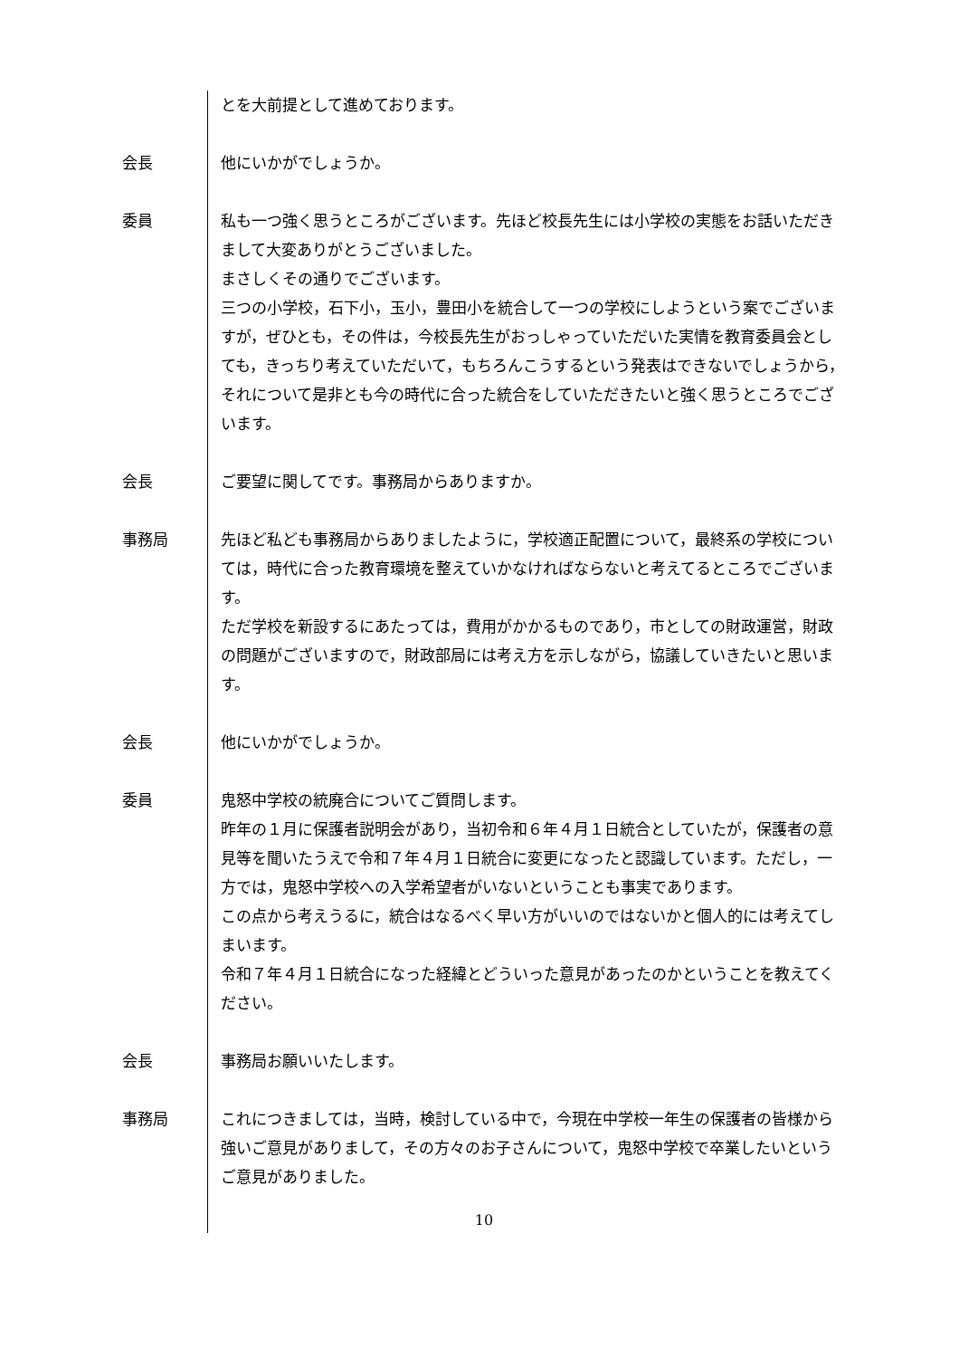とを大前提として進めております。
会長 他にいかがでしょうか。
委員 私も一つ強く思うところがございます。先ほど校長先生には小学校の実態をお話いただきまして大変ありがとうございました。
まさしくその通りでございます。
三つの小学校，石下小，玉小，豊田小を統合して一つの学校にしようという案でございますが，ぜひとも，その件は，今校長先生がおっしゃっていただいた実情を教育委員会としても，きっちり考えていただいて，もちろんこうするという発表はできないでしょうから，それについて是非とも今の時代に合った統合をしていただきたいと強く思うところでございます。
会長 ご要望に関してです。事務局からありますか。
事務局 先ほど私ども事務局からありましたように，学校適正配置について，最終系の学校については，時代に合った教育環境を整えていかなければならないと考えてるところでございます。
ただ学校を新設するにあたっては，費用がかかるものであり，市としての財政運営，財政の問題がございますので，財政部局には考え方を示しながら，協議していきたいと思います。
会長 他にいかがでしょうか。
委員 鬼怒中学校の統廃合についてご質問します。
昨年の１月に保護者説明会があり，当初令和６年４月１日統合としていたが，保護者の意見等を聞いたうえで令和７年４月１日統合に変更になったと認識しています。ただし，一方では，鬼怒中学校への入学希望者がいないということも事実であります。
この点から考えうるに，統合はなるべく早い方がいいのではないかと個人的には考えてしまいます。
令和７年４月１日統合になった経緯とどういった意見があったのかということを教えてください。
会長 事務局お願いいたします。
事務局 これにつきましては，当時，検討している中で，今現在中学校一年生の保護者の皆様から強いご意見がありまして，その方々のお子さんについて，鬼怒中学校で卒業したいというご意見がありました。
10